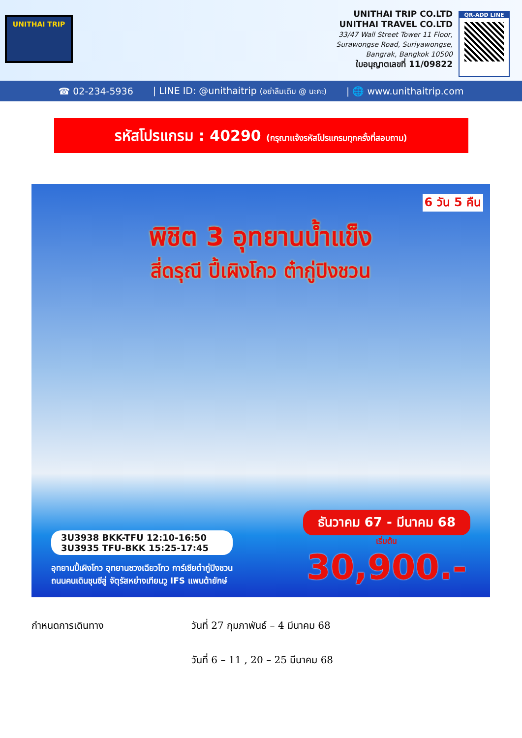UNITHAI TRIP
UNITHAI TRIP CO.LTD
UNITHAI TRAVEL CO.LTD
33/47 Wall Street Tower 11 Floor,
Surawongse Road, Suriyawongse,
Bangrak, Bangkok 10500
ใบอนุญาตเลขที่ 11/09822
QR-ADD LINE
☎ 02-234-5936 | LINE ID: @unithaitrip (อย่าลืมเติม @ นะคะ) | 🌐 www.unithaitrip.com
รหัสโปรแกรม : 40290 (กรุณาแจ้งรหัสโปรแกรมทุกครั้งที่สอบถาม)
6 วัน 5 คืน
พิชิต 3 อุทยานน้ำแข็ง
สี่ดรุณี ปี้เผิงโกว ต๋ากู่ปิงชวน
3U3938 BKK-TFU 12:10-16:50
3U3935 TFU-BKK 15:25-17:45
อุทยานปี้เผิงโกว อุทยานซวงเฉียวโกว การ์เซียต๋ากู่ปิงชวน
ถนนคนเดินชุนซีลู่ จัตุรัสหย่างเทียนวู IFS แพนด้ายักษ์
ธันวาคม 67 - มีนาคม 68
เริ่มต้น
30,900.-
กำหนดการเดินทาง วันที่ 27 กุมภาพันธ์ – 4 มีนาคม 68
วันที่ 6 – 11 , 20 – 25 มีนาคม 68